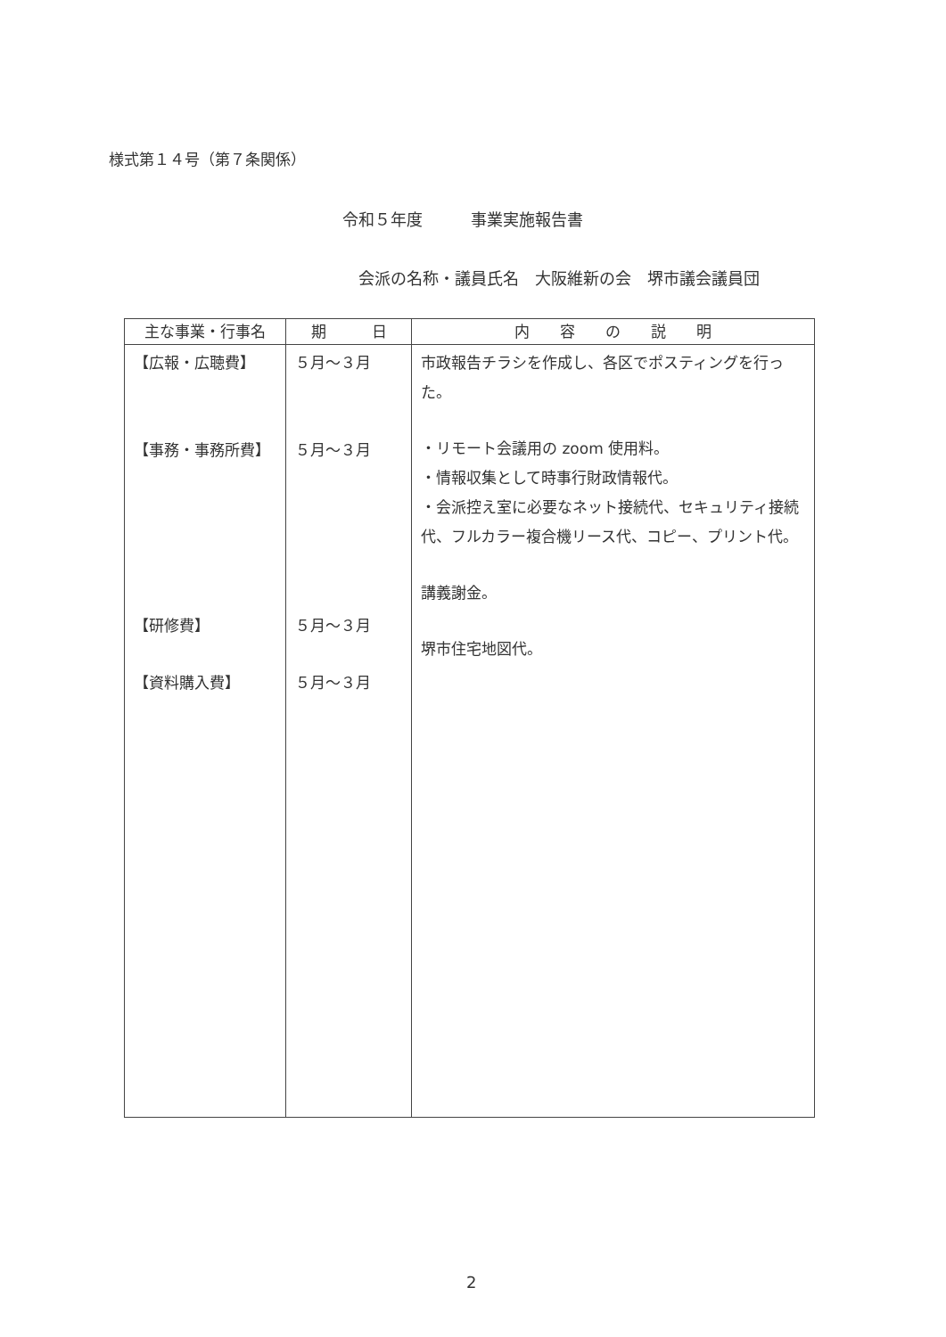様式第１４号（第７条関係）
令和５年度　　　事業実施報告書
会派の名称・議員氏名　大阪維新の会　堺市議会議員団
| 主な事業・行事名 | 期 日 | 内 容 の 説 明 |
| --- | --- | --- |
| 【広報・広聴費】 【事務・事務所費】 【研修費】 【資料購入費】 | ５月～３月 ５月～３月 ５月～３月 ５月～３月 | 市政報告チラシを作成し、各区でポスティングを行った。 ・リモート会議用の zoom 使用料。 ・情報収集として時事行財政情報代。 ・会派控え室に必要なネット接続代、セキュリティ接続代、フルカラー複合機リース代、コピー、プリント代。 講義謝金。 堺市住宅地図代。 |
2